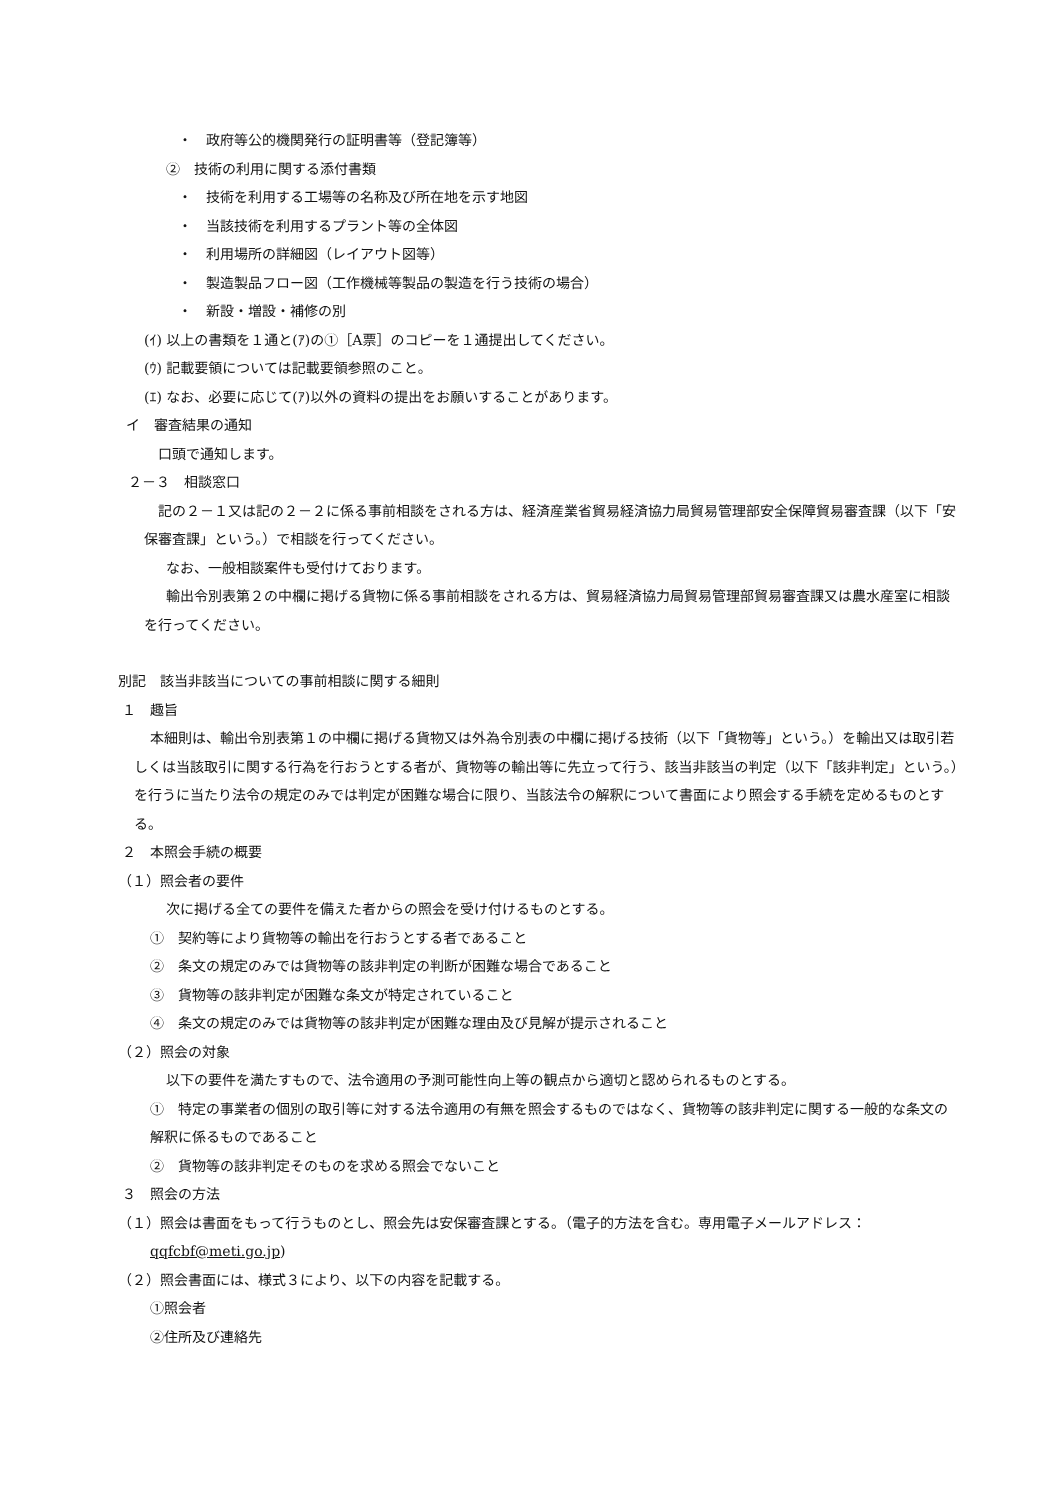・　政府等公的機関発行の証明書等（登記簿等）
②　技術の利用に関する添付書類
・　技術を利用する工場等の名称及び所在地を示す地図
・　当該技術を利用するプラント等の全体図
・　利用場所の詳細図（レイアウト図等）
・　製造製品フロー図（工作機械等製品の製造を行う技術の場合）
・　新設・増設・補修の別
(ｲ) 以上の書類を１通と(ｱ)の①［A票］のコピーを１通提出してください。
(ｳ) 記載要領については記載要領参照のこと。
(ｴ) なお、必要に応じて(ｱ)以外の資料の提出をお願いすることがあります。
イ　審査結果の通知
口頭で通知します。
２－３　相談窓口
記の２－１又は記の２－２に係る事前相談をされる方は、経済産業省貿易経済協力局貿易管理部安全保障貿易審査課（以下「安保審査課」という。）で相談を行ってください。
なお、一般相談案件も受付けております。
輸出令別表第２の中欄に掲げる貨物に係る事前相談をされる方は、貿易経済協力局貿易管理部貿易審査課又は農水産室に相談を行ってください。
別記　該当非該当についての事前相談に関する細則
１　趣旨
本細則は、輸出令別表第１の中欄に掲げる貨物又は外為令別表の中欄に掲げる技術（以下「貨物等」という。）を輸出又は取引若しくは当該取引に関する行為を行おうとする者が、貨物等の輸出等に先立って行う、該当非該当の判定（以下「該非判定」という。）を行うに当たり法令の規定のみでは判定が困難な場合に限り、当該法令の解釈について書面により照会する手続を定めるものとする。
２　本照会手続の概要
（１）照会者の要件
次に掲げる全ての要件を備えた者からの照会を受け付けるものとする。
①　契約等により貨物等の輸出を行おうとする者であること
②　条文の規定のみでは貨物等の該非判定の判断が困難な場合であること
③　貨物等の該非判定が困難な条文が特定されていること
④　条文の規定のみでは貨物等の該非判定が困難な理由及び見解が提示されること
（２）照会の対象
以下の要件を満たすもので、法令適用の予測可能性向上等の観点から適切と認められるものとする。
①　特定の事業者の個別の取引等に対する法令適用の有無を照会するものではなく、貨物等の該非判定に関する一般的な条文の解釈に係るものであること
②　貨物等の該非判定そのものを求める照会でないこと
３　照会の方法
（１）照会は書面をもって行うものとし、照会先は安保審査課とする。（電子的方法を含む。専用電子メールアドレス：qqfcbf@meti.go.jp)
（２）照会書面には、様式３により、以下の内容を記載する。
①照会者
②住所及び連絡先